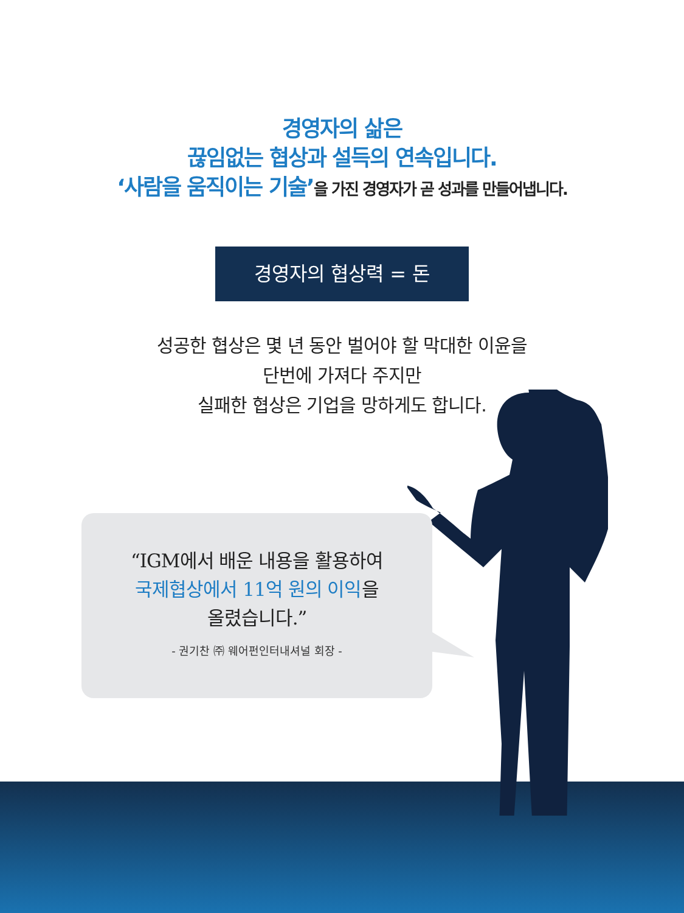경영자의 삶은
끊임없는 협상과 설득의 연속입니다.
‘사람을 움직이는 기술’을 가진 경영자가 곧 성과를 만들어냅니다.
경영자의 협상력 = 돈
성공한 협상은 몇 년 동안 벌어야 할 막대한 이윤을
단번에 가져다 주지만
실패한 협상은 기업을 망하게도 합니다.
“IGM에서 배운 내용을 활용하여
국제협상에서 11억 원의 이익을
올렸습니다.”
- 권기찬 ㈜ 웨어펀인터내셔널 회장 -